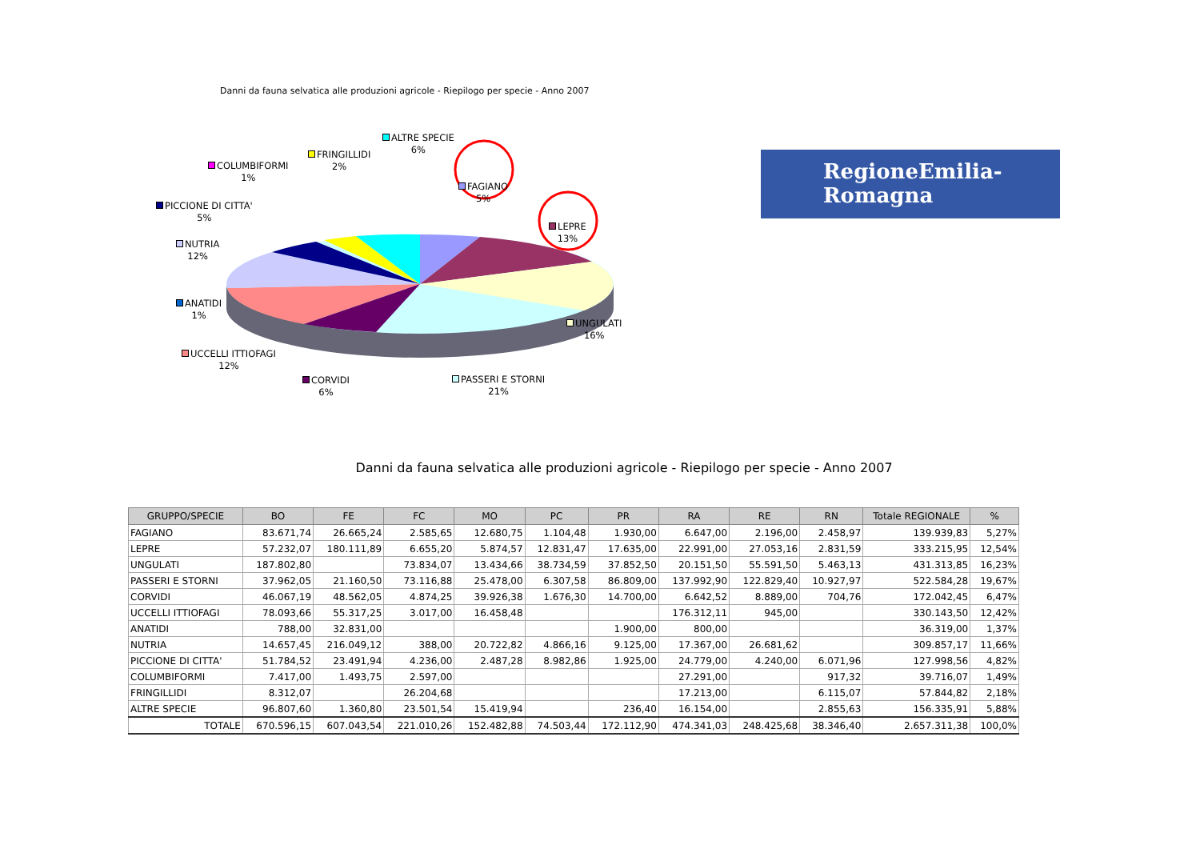Danni da fauna selvatica alle produzioni agricole - Riepilogo per specie - Anno 2007
ALTRE SPECIE
6%
FRINGILLIDI
2%
COLUMBIFORMI
1%
FAGIANO
5%
PICCIONE DI CITTA'
5%
LEPRE
13%
NUTRIA
12%
ANATIDI
1%
UNGULATI
16%
UCCELLI ITTIOFAGI
12%
CORVIDI
6%
PASSERI E STORNI
21%
RegioneEmilia-Romagna
Danni da fauna selvatica alle produzioni agricole - Riepilogo per specie - Anno 2007
| GRUPPO/SPECIE | BO | FE | FC | MO | PC | PR | RA | RE | RN | Totale REGIONALE | % |
| --- | --- | --- | --- | --- | --- | --- | --- | --- | --- | --- | --- |
| FAGIANO | 83.671,74 | 26.665,24 | 2.585,65 | 12.680,75 | 1.104,48 | 1.930,00 | 6.647,00 | 2.196,00 | 2.458,97 | 139.939,83 | 5,27% |
| LEPRE | 57.232,07 | 180.111,89 | 6.655,20 | 5.874,57 | 12.831,47 | 17.635,00 | 22.991,00 | 27.053,16 | 2.831,59 | 333.215,95 | 12,54% |
| UNGULATI | 187.802,80 | | 73.834,07 | 13.434,66 | 38.734,59 | 37.852,50 | 20.151,50 | 55.591,50 | 5.463,13 | 431.313,85 | 16,23% |
| PASSERI E STORNI | 37.962,05 | 21.160,50 | 73.116,88 | 25.478,00 | 6.307,58 | 86.809,00 | 137.992,90 | 122.829,40 | 10.927,97 | 522.584,28 | 19,67% |
| CORVIDI | 46.067,19 | 48.562,05 | 4.874,25 | 39.926,38 | 1.676,30 | 14.700,00 | 6.642,52 | 8.889,00 | 704,76 | 172.042,45 | 6,47% |
| UCCELLI ITTIOFAGI | 78.093,66 | 55.317,25 | 3.017,00 | 16.458,48 | | | 176.312,11 | 945,00 | | 330.143,50 | 12,42% |
| ANATIDI | 788,00 | 32.831,00 | | | | 1.900,00 | 800,00 | | | 36.319,00 | 1,37% |
| NUTRIA | 14.657,45 | 216.049,12 | 388,00 | 20.722,82 | 4.866,16 | 9.125,00 | 17.367,00 | 26.681,62 | | 309.857,17 | 11,66% |
| PICCIONE DI CITTA' | 51.784,52 | 23.491,94 | 4.236,00 | 2.487,28 | 8.982,86 | 1.925,00 | 24.779,00 | 4.240,00 | 6.071,96 | 127.998,56 | 4,82% |
| COLUMBIFORMI | 7.417,00 | 1.493,75 | 2.597,00 | | | | 27.291,00 | | 917,32 | 39.716,07 | 1,49% |
| FRINGILLIDI | 8.312,07 | | 26.204,68 | | | | 17.213,00 | | 6.115,07 | 57.844,82 | 2,18% |
| ALTRE SPECIE | 96.807,60 | 1.360,80 | 23.501,54 | 15.419,94 | | 236,40 | 16.154,00 | | 2.855,63 | 156.335,91 | 5,88% |
| TOTALE | 670.596,15 | 607.043,54 | 221.010,26 | 152.482,88 | 74.503,44 | 172.112,90 | 474.341,03 | 248.425,68 | 38.346,40 | 2.657.311,38 | 100,0% |